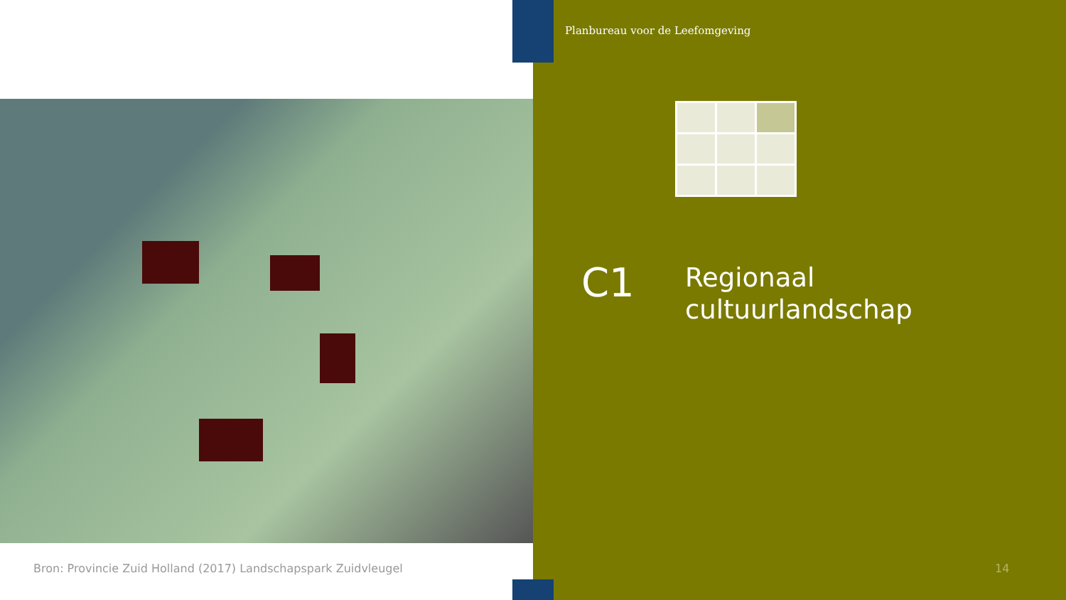Planbureau voor de Leefomgeving
C1
Regionaal
cultuurlandschap
Bron: Provincie Zuid Holland (2017) Landschapspark Zuidvleugel
14